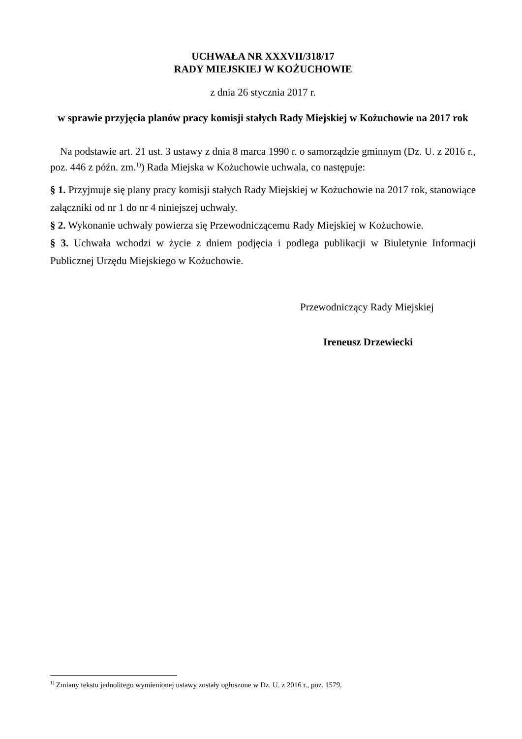UCHWAŁA NR XXXVII/318/17
RADY MIEJSKIEJ W KOŻUCHOWIE
z dnia 26 stycznia 2017 r.
w sprawie przyjęcia planów pracy komisji stałych Rady Miejskiej w Kożuchowie na 2017 rok
Na podstawie art. 21 ust. 3 ustawy z dnia 8 marca 1990 r. o samorządzie gminnym (Dz. U. z 2016 r., poz. 446 z późn. zm.<sup>1)</sup>) Rada Miejska w Kożuchowie uchwala, co następuje:
§ 1. Przyjmuje się plany pracy komisji stałych Rady Miejskiej w Kożuchowie na 2017 rok, stanowiące załączniki od nr 1 do nr 4 niniejszej uchwały.
§ 2. Wykonanie uchwały powierza się Przewodniczącemu Rady Miejskiej w Kożuchowie.
§ 3. Uchwała wchodzi w życie z dniem podjęcia i podlega publikacji w Biuletynie Informacji Publicznej Urzędu Miejskiego w Kożuchowie.
Przewodniczący Rady Miejskiej
Ireneusz Drzewiecki
<sup>1)</sup> Zmiany tekstu jednolitego wymienionej ustawy zostały ogłoszone w Dz. U. z 2016 r., poz. 1579.